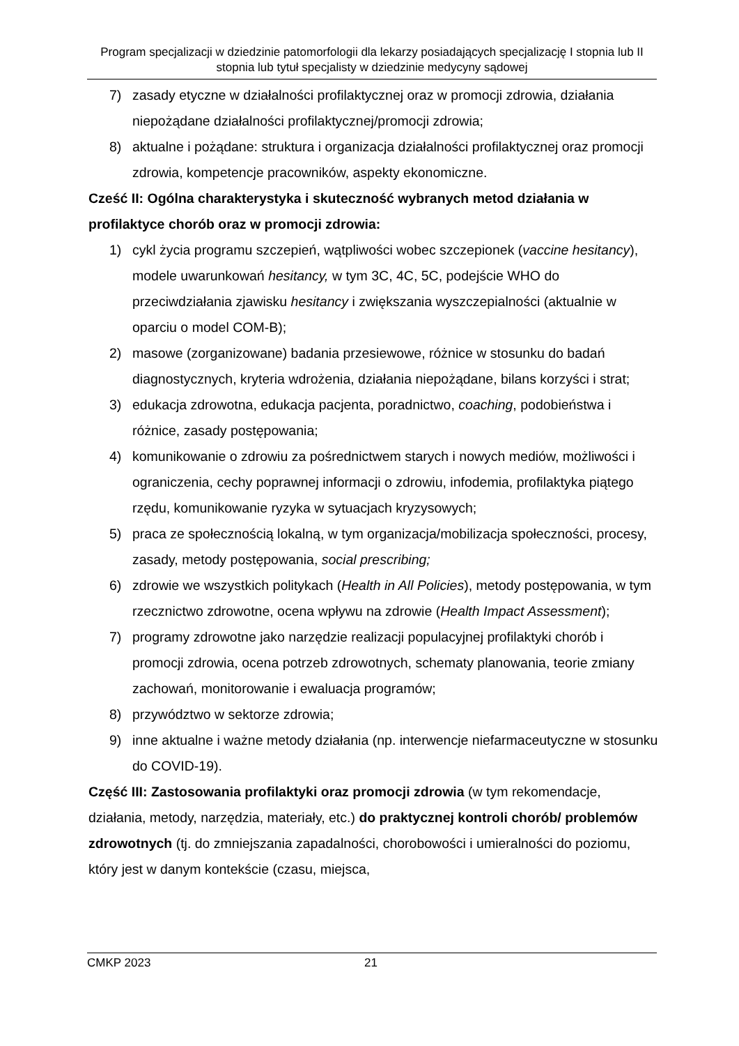Program specjalizacji w dziedzinie patomorfologii dla lekarzy posiadających specjalizację I stopnia lub II stopnia lub tytuł specjalisty w dziedzinie medycyny sądowej
7) zasady etyczne w działalności profilaktycznej oraz w promocji zdrowia, działania niepożądane działalności profilaktycznej/promocji zdrowia;
8) aktualne i pożądane: struktura i organizacja działalności profilaktycznej oraz promocji zdrowia, kompetencje pracowników, aspekty ekonomiczne.
Cześć II: Ogólna charakterystyka i skuteczność wybranych metod działania w profilaktyce chorób oraz w promocji zdrowia:
1) cykl życia programu szczepień, wątpliwości wobec szczepionek (vaccine hesitancy), modele uwarunkowań hesitancy, w tym 3C, 4C, 5C, podejście WHO do przeciwdziałania zjawisku hesitancy i zwiększania wyszczepialności (aktualnie w oparciu o model COM-B);
2) masowe (zorganizowane) badania przesiewowe, różnice w stosunku do badań diagnostycznych, kryteria wdrożenia, działania niepożądane, bilans korzyści i strat;
3) edukacja zdrowotna, edukacja pacjenta, poradnictwo, coaching, podobieństwa i różnice, zasady postępowania;
4) komunikowanie o zdrowiu za pośrednictwem starych i nowych mediów, możliwości i ograniczenia, cechy poprawnej informacji o zdrowiu, infodemia, profilaktyka piątego rzędu, komunikowanie ryzyka w sytuacjach kryzysowych;
5) praca ze społecznością lokalną, w tym organizacja/mobilizacja społeczności, procesy, zasady, metody postępowania, social prescribing;
6) zdrowie we wszystkich politykach (Health in All Policies), metody postępowania, w tym rzecznictwo zdrowotne, ocena wpływu na zdrowie (Health Impact Assessment);
7) programy zdrowotne jako narzędzie realizacji populacyjnej profilaktyki chorób i promocji zdrowia, ocena potrzeb zdrowotnych, schematy planowania, teorie zmiany zachowań, monitorowanie i ewaluacja programów;
8) przywództwo w sektorze zdrowia;
9) inne aktualne i ważne metody działania (np. interwencje niefarmaceutyczne w stosunku do COVID-19).
Część III: Zastosowania profilaktyki oraz promocji zdrowia (w tym rekomendacje, działania, metody, narzędzia, materiały, etc.) do praktycznej kontroli chorób/ problemów zdrowotnych (tj. do zmniejszania zapadalności, chorobowości i umieralności do poziomu, który jest w danym kontekście (czasu, miejsca,
CMKP 2023 21